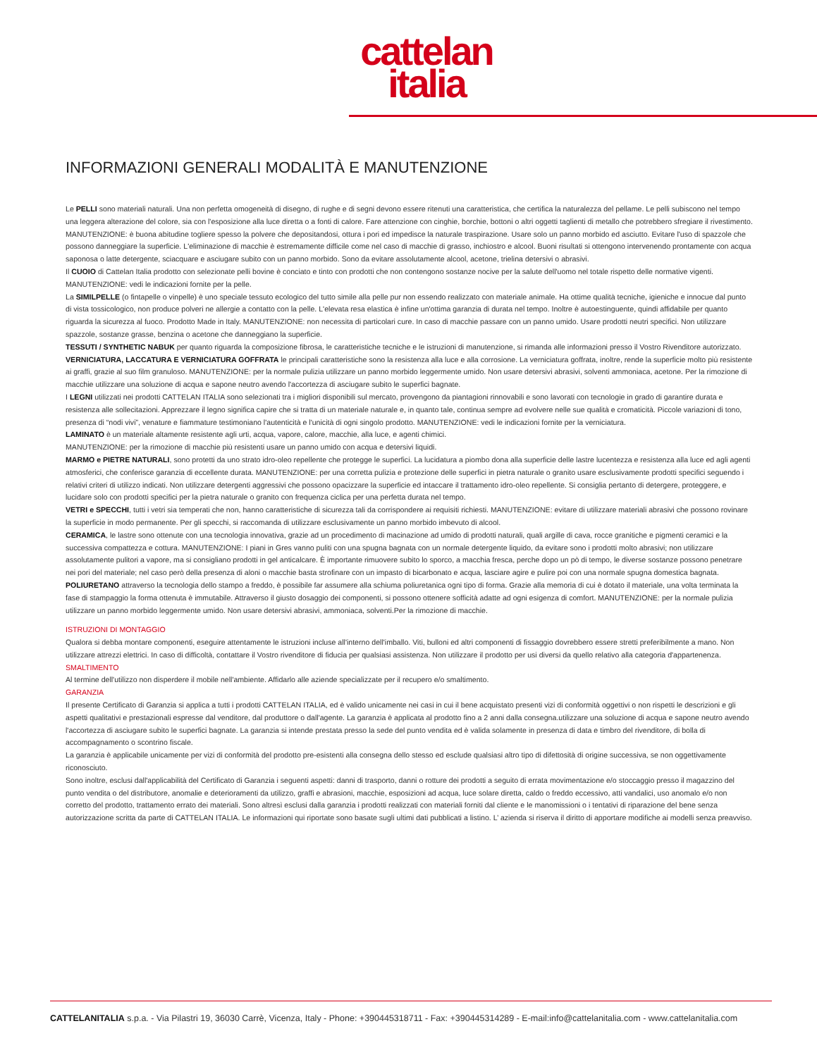cattelan
italia
INFORMAZIONI GENERALI MODALITÀ E MANUTENZIONE
Le PELLI sono materiali naturali. Una non perfetta omogeneità di disegno, di rughe e di segni devono essere ritenuti una caratteristica, che certifica la naturalezza del pellame. Le pelli subiscono nel tempo una leggera alterazione del colore, sia con l'esposizione alla luce diretta o a fonti di calore. Fare attenzione con cinghie, borchie, bottoni o altri oggetti taglienti di metallo che potrebbero sfregiare il rivestimento. MANUTENZIONE: è buona abitudine togliere spesso la polvere che depositandosi, ottura i pori ed impedisce la naturale traspirazione. Usare solo un panno morbido ed asciutto. Evitare l'uso di spazzole che possono danneggiare la superficie. L'eliminazione di macchie è estremamente difficile come nel caso di macchie di grasso, inchiostro e alcool. Buoni risultati si ottengono intervenendo prontamente con acqua saponosa o latte detergente, sciacquare e asciugare subito con un panno morbido. Sono da evitare assolutamente alcool, acetone, trielina detersivi o abrasivi.
Il CUOIO di Cattelan Italia prodotto con selezionate pelli bovine è conciato e tinto con prodotti che non contengono sostanze nocive per la salute dell'uomo nel totale rispetto delle normative vigenti. MANUTENZIONE: vedi le indicazioni fornite per la pelle.
La SIMILPELLE (o fintapelle o vinpelle) è uno speciale tessuto ecologico del tutto simile alla pelle pur non essendo realizzato con materiale animale. Ha ottime qualità tecniche, igieniche e innocue dal punto di vista tossicologico, non produce polveri ne allergie a contatto con la pelle. L'elevata resa elastica è infine un'ottima garanzia di durata nel tempo. Inoltre è autoestinguente, quindi affidabile per quanto riguarda la sicurezza al fuoco. Prodotto Made in Italy. MANUTENZIONE: non necessita di particolari cure. In caso di macchie passare con un panno umido. Usare prodotti neutri specifici. Non utilizzare spazzole, sostanze grasse, benzina o acetone che danneggiano la superficie.
TESSUTI / SYNTHETIC NABUK per quanto riguarda la composizione fibrosa, le caratteristiche tecniche e le istruzioni di manutenzione, si rimanda alle informazioni presso il Vostro Rivenditore autorizzato.
VERNICIATURA, LACCATURA E VERNICIATURA GOFFRATA le principali caratteristiche sono la resistenza alla luce e alla corrosione. La verniciatura goffrata, inoltre, rende la superficie molto più resistente ai graffi, grazie al suo film granuloso. MANUTENZIONE: per la normale pulizia utilizzare un panno morbido leggermente umido. Non usare detersivi abrasivi, solventi ammoniaca, acetone. Per la rimozione di macchie utilizzare una soluzione di acqua e sapone neutro avendo l'accortezza di asciugare subito le superfici bagnate.
I LEGNI utilizzati nei prodotti CATTELAN ITALIA sono selezionati tra i migliori disponibili sul mercato, provengono da piantagioni rinnovabili e sono lavorati con tecnologie in grado di garantire durata e resistenza alle sollecitazioni. Apprezzare il legno significa capire che si tratta di un materiale naturale e, in quanto tale, continua sempre ad evolvere nelle sue qualità e cromaticità. Piccole variazioni di tono, presenza di “nodi vivi”, venature e fiammature testimoniano l'autenticità e l'unicità di ogni singolo prodotto. MANUTENZIONE: vedi le indicazioni fornite per la verniciatura.
LAMINATO è un materiale altamente resistente agli urti, acqua, vapore, calore, macchie, alla luce, e agenti chimici.
MANUTENZIONE: per la rimozione di macchie più resistenti usare un panno umido con acqua e detersivi liquidi.
MARMO e PIETRE NATURALI, sono protetti da uno strato idro-oleo repellente che protegge le superfici. La lucidatura a piombo dona alla superficie delle lastre lucentezza e resistenza alla luce ed agli agenti atmosferici, che conferisce garanzia di eccellente durata. MANUTENZIONE: per una corretta pulizia e protezione delle superfici in pietra naturale o granito usare esclusivamente prodotti specifici seguendo i relativi criteri di utilizzo indicati. Non utilizzare detergenti aggressivi che possono opacizzare la superficie ed intaccare il trattamento idro-oleo repellente. Si consiglia pertanto di detergere, proteggere, e lucidare solo con prodotti specifici per la pietra naturale o granito con frequenza ciclica per una perfetta durata nel tempo.
VETRI e SPECCHI, tutti i vetri sia temperati che non, hanno caratteristiche di sicurezza tali da corrispondere ai requisiti richiesti. MANUTENZIONE: evitare di utilizzare materiali abrasivi che possono rovinare la superficie in modo permanente. Per gli specchi, si raccomanda di utilizzare esclusivamente un panno morbido imbevuto di alcool.
CERAMICA, le lastre sono ottenute con una tecnologia innovativa, grazie ad un procedimento di macinazione ad umido di prodotti naturali, quali argille di cava, rocce granitiche e pigmenti ceramici e la successiva compattezza e cottura. MANUTENZIONE: I piani in Gres vanno puliti con una spugna bagnata con un normale detergente liquido, da evitare sono i prodotti molto abrasivi; non utilizzare assolutamente pulitori a vapore, ma si consigliano prodotti in gel anticalcare. È importante rimuovere subito lo sporco, a macchia fresca, perche dopo un pò di tempo, le diverse sostanze possono penetrare nei pori del materiale; nel caso però della presenza di aloni o macchie basta strofinare con un impasto di bicarbonato e acqua, lasciare agire e pulire poi con una normale spugna domestica bagnata.
POLIURETANO attraverso la tecnologia dello stampo a freddo, è possibile far assumere alla schiuma poliuretanica ogni tipo di forma. Grazie alla memoria di cui è dotato il materiale, una volta terminata la fase di stampaggio la forma ottenuta è immutabile. Attraverso il giusto dosaggio dei componenti, si possono ottenere sofficità adatte ad ogni esigenza di comfort. MANUTENZIONE: per la normale pulizia utilizzare un panno morbido leggermente umido. Non usare detersivi abrasivi, ammoniaca, solventi.Per la rimozione di macchie.
ISTRUZIONI DI MONTAGGIO
Qualora si debba montare componenti, eseguire attentamente le istruzioni incluse all'interno dell'imballo. Viti, bulloni ed altri componenti di fissaggio dovrebbero essere stretti preferibilmente a mano. Non utilizzare attrezzi elettrici. In caso di difficoltà, contattare il Vostro rivenditore di fiducia per qualsiasi assistenza. Non utilizzare il prodotto per usi diversi da quello relativo alla categoria d'appartenenza.
SMALTIMENTO
Al termine dell'utilizzo non disperdere il mobile nell'ambiente. Affidarlo alle aziende specializzate per il recupero e/o smaltimento.
GARANZIA
Il presente Certificato di Garanzia si applica a tutti i prodotti CATTELAN ITALIA, ed è valido unicamente nei casi in cui il bene acquistato presenti vizi di conformità oggettivi o non rispetti le descrizioni e gli aspetti qualitativi e prestazionali espresse dal venditore, dal produttore o dall'agente. La garanzia è applicata al prodotto fino a 2 anni dalla consegna.utilizzare una soluzione di acqua e sapone neutro avendo l'accortezza di asciugare subito le superfici bagnate. La garanzia si intende prestata presso la sede del punto vendita ed è valida solamente in presenza di data e timbro del rivenditore, di bolla di accompagnamento o scontrino fiscale.
La garanzia è applicabile unicamente per vizi di conformità del prodotto pre-esistenti alla consegna dello stesso ed esclude qualsiasi altro tipo di difettosità di origine successiva, se non oggettivamente riconosciuto.
Sono inoltre, esclusi dall'applicabilità del Certificato di Garanzia i seguenti aspetti: danni di trasporto, danni o rotture dei prodotti a seguito di errata movimentazione e/o stoccaggio presso il magazzino del punto vendita o del distributore, anomalie e deterioramenti da utilizzo, graffi e abrasioni, macchie, esposizioni ad acqua, luce solare diretta, caldo o freddo eccessivo, atti vandalici, uso anomalo e/o non corretto del prodotto, trattamento errato dei materiali. Sono altresì esclusi dalla garanzia i prodotti realizzati con materiali forniti dal cliente e le manomissioni o i tentativi di riparazione del bene senza autorizzazione scritta da parte di CATTELAN ITALIA. Le informazioni qui riportate sono basate sugli ultimi dati pubblicati a listino. L’ azienda si riserva il diritto di apportare modifiche ai modelli senza preavviso.
CATTELANITALIA s.p.a. - Via Pilastri 19, 36030 Carrè, Vicenza, Italy - Phone: +390445318711 - Fax: +390445314289 - E-mail:info@cattelanitalia.com - www.cattelanitalia.com